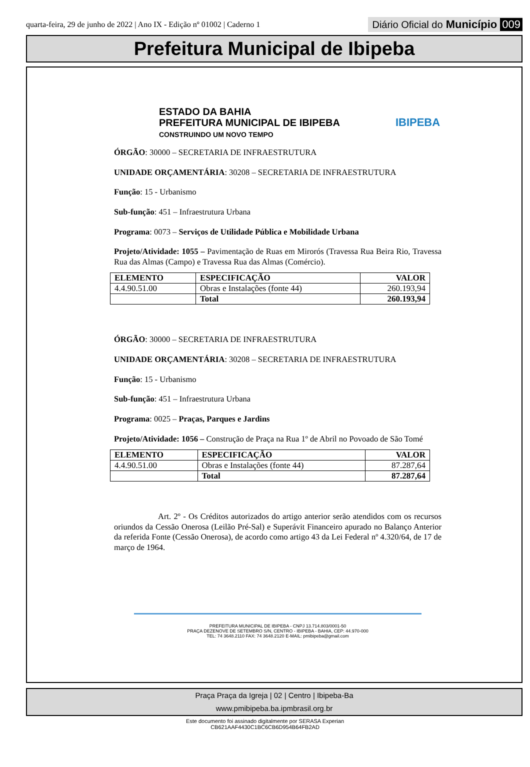quarta-feira, 29 de junho de 2022 | Ano IX - Edição nº 01002 | Caderno 1
Diário Oficial do Município 009
Prefeitura Municipal de Ibipeba
ESTADO DA BAHIA
PREFEITURA MUNICIPAL DE IBIPEBA
CONSTRUINDO UM NOVO TEMPO
IBIPEBA
ÓRGÃO: 30000 – SECRETARIA DE INFRAESTRUTURA
UNIDADE ORÇAMENTÁRIA: 30208 – SECRETARIA DE INFRAESTRUTURA
Função: 15 - Urbanismo
Sub-função: 451 – Infraestrutura Urbana
Programa: 0073 – Serviços de Utilidade Pública e Mobilidade Urbana
Projeto/Atividade: 1055 – Pavimentação de Ruas em Mirorós (Travessa Rua Beira Rio, Travessa Rua das Almas (Campo) e Travessa Rua das Almas (Comércio).
| ELEMENTO | ESPECIFICAÇÃO | VALOR |
| --- | --- | --- |
| 4.4.90.51.00 | Obras e Instalações (fonte 44) | 260.193,94 |
| | Total | 260.193,94 |
ÓRGÃO: 30000 – SECRETARIA DE INFRAESTRUTURA
UNIDADE ORÇAMENTÁRIA: 30208 – SECRETARIA DE INFRAESTRUTURA
Função: 15 - Urbanismo
Sub-função: 451 – Infraestrutura Urbana
Programa: 0025 – Praças, Parques e Jardins
Projeto/Atividade: 1056 – Construção de Praça na Rua 1º de Abril no Povoado de São Tomé
| ELEMENTO | ESPECIFICAÇÃO | VALOR |
| --- | --- | --- |
| 4.4.90.51.00 | Obras e Instalações (fonte 44) | 87.287,64 |
| | Total | 87.287,64 |
Art. 2º - Os Créditos autorizados do artigo anterior serão atendidos com os recursos oriundos da Cessão Onerosa (Leilão Pré-Sal) e Superávit Financeiro apurado no Balanço Anterior da referida Fonte (Cessão Onerosa), de acordo como artigo 43 da Lei Federal nº 4.320/64, de 17 de março de 1964.
PREFEITURA MUNICIPAL DE IBIPEBA - CNPJ 13.714.803/0001-50
PRAÇA DEZENOVE DE SETEMBRO S/N, CENTRO - IBIPEBA - BAHIA, CEP: 44.970-000
TEL: 74 3648.2110 FAX: 74 3648.2120 E-MAIL: pmibipeba@gmail.com
Praça Praça da Igreja | 02 | Centro | Ibipeba-Ba
www.pmibipeba.ba.ipmbrasil.org.br
Este documento foi assinado digitalmente por SERASA Experian
CB621AAF4430C1BC6CB6D954B64FB2AD